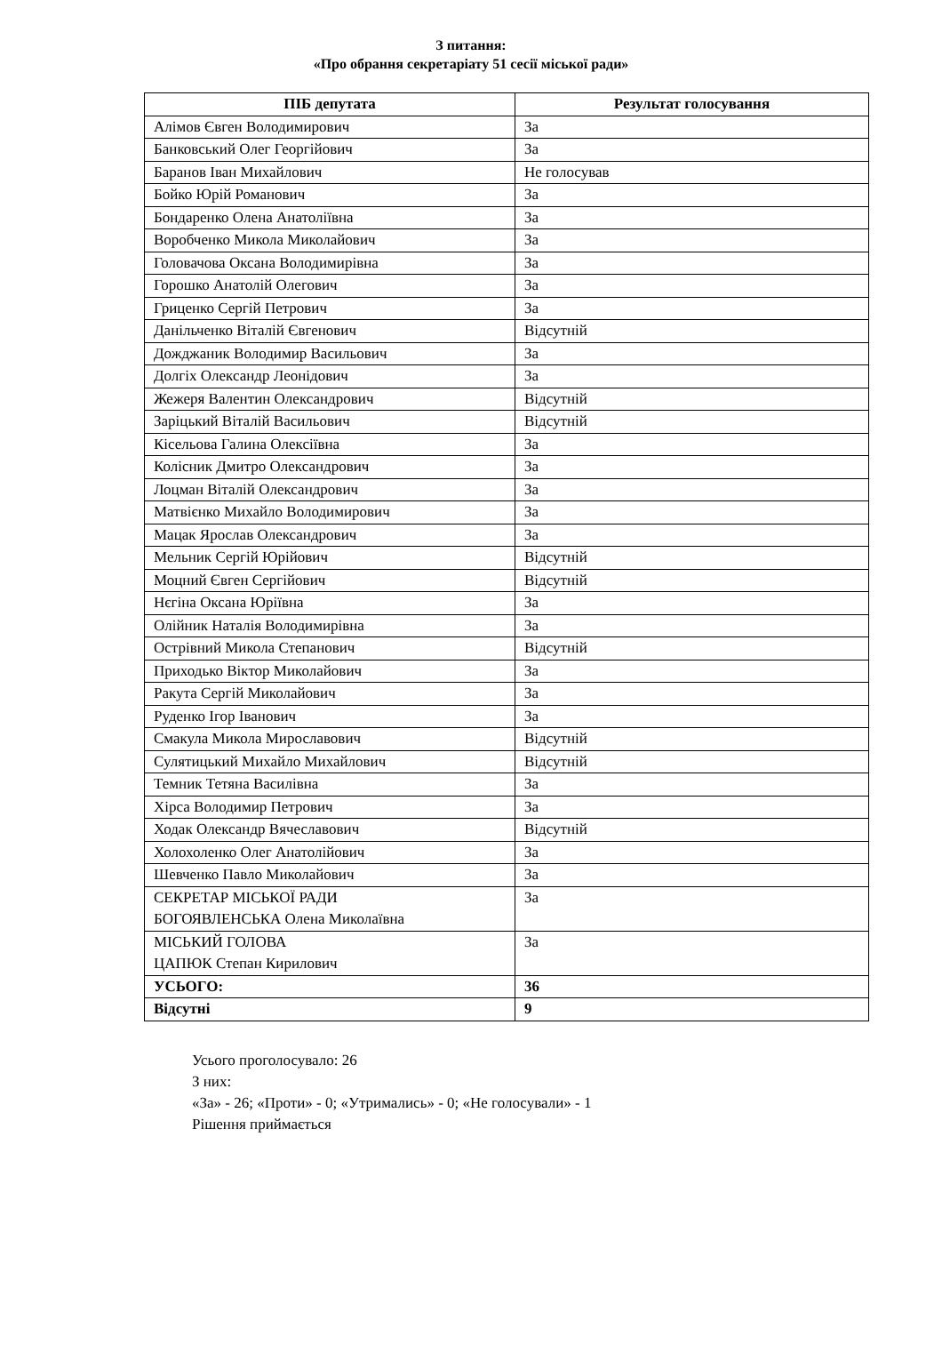З питання:
«Про обрання секретаріату 51 сесії міської ради»
| ПІБ депутата | Результат голосування |
| --- | --- |
| Алімов Євген Володимирович | За |
| Банковський Олег Георгійович | За |
| Баранов Іван Михайлович | Не голосував |
| Бойко Юрій Романович | За |
| Бондаренко Олена Анатоліївна | За |
| Воробченко Микола Миколайович | За |
| Головачова Оксана Володимирівна | За |
| Горошко Анатолій Олегович | За |
| Гриценко Сергій Петрович | За |
| Данільченко Віталій Євгенович | Відсутній |
| Дожджаник Володимир Васильович | За |
| Долгіх Олександр Леонідович | За |
| Жежеря Валентин Олександрович | Відсутній |
| Заріцький Віталій Васильович | Відсутній |
| Кісельова Галина Олексіївна | За |
| Колісник Дмитро Олександрович | За |
| Лоцман Віталій Олександрович | За |
| Матвієнко Михайло Володимирович | За |
| Мацак Ярослав Олександрович | За |
| Мельник Сергій Юрійович | Відсутній |
| Моцний Євген Сергійович | Відсутній |
| Нєгіна Оксана Юріївна | За |
| Олійник Наталія Володимирівна | За |
| Острівний Микола Степанович | Відсутній |
| Приходько Віктор Миколайович | За |
| Ракута Сергій Миколайович | За |
| Руденко Ігор Іванович | За |
| Смакула Микола Мирославович | Відсутній |
| Сулятицький Михайло Михайлович | Відсутній |
| Темник Тетяна Василівна | За |
| Хірса Володимир Петрович | За |
| Ходак Олександр Вячеславович | Відсутній |
| Холохоленко Олег Анатолійович | За |
| Шевченко Павло Миколайович | За |
| СЕКРЕТАР МІСЬКОЇ РАДИ БОГОЯВЛЕНСЬКА Олена Миколаївна | За |
| МІСЬКИЙ ГОЛОВА ЦАПЮК Степан Кирилович | За |
| УСЬОГО: | 36 |
| Відсутні | 9 |
Усього проголосувало: 26
З них:
«За» - 26; «Проти» - 0; «Утримались» - 0; «Не голосували» - 1
Рішення приймається